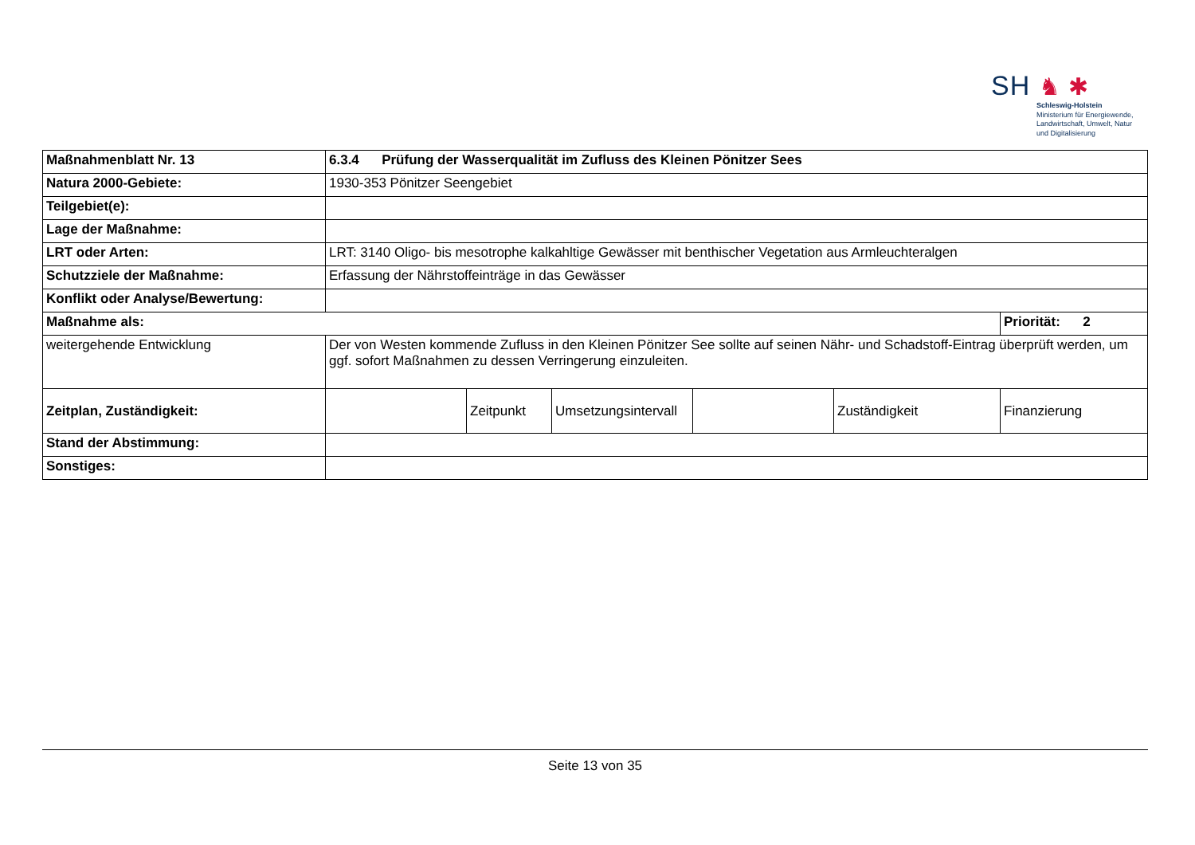SH ♞ ✱
Schleswig-Holstein
Ministerium für Energiewende,
Landwirtschaft, Umwelt, Natur
und Digitalisierung
| Maßnahmenblatt Nr. 13 | 6.3.4 Prüfung der Wasserqualität im Zufluss des Kleinen Pönitzer Sees | | | | | |
| Natura 2000-Gebiete: | 1930-353 Pönitzer Seengebiet | | | | | |
| Teilgebiet(e): | | | | | | |
| Lage der Maßnahme: | | | | | | |
| LRT oder Arten: | LRT: 3140 Oligo- bis mesotrophe kalkahltige Gewässer mit benthischer Vegetation aus Armleuchteralgen | | | | | |
| Schutzziele der Maßnahme: | Erfassung der Nährstoffeinträge in das Gewässer | | | | | |
| Konflikt oder Analyse/Bewertung: | | | | | | |
| Maßnahme als: | | | | | | Priorität: 2 |
| weitergehende Entwicklung | Der von Westen kommende Zufluss in den Kleinen Pönitzer See sollte auf seinen Nähr- und Schadstoff-Eintrag überprüft werden, um ggf. sofort Maßnahmen zu dessen Verringerung einzuleiten. | | | | | |
| Zeitplan, Zuständigkeit: | | Zeitpunkt | Umsetzungsintervall | | Zuständigkeit | Finanzierung |
| Stand der Abstimmung: | | | | | | |
| Sonstiges: | | | | | | |
Seite 13 von 35